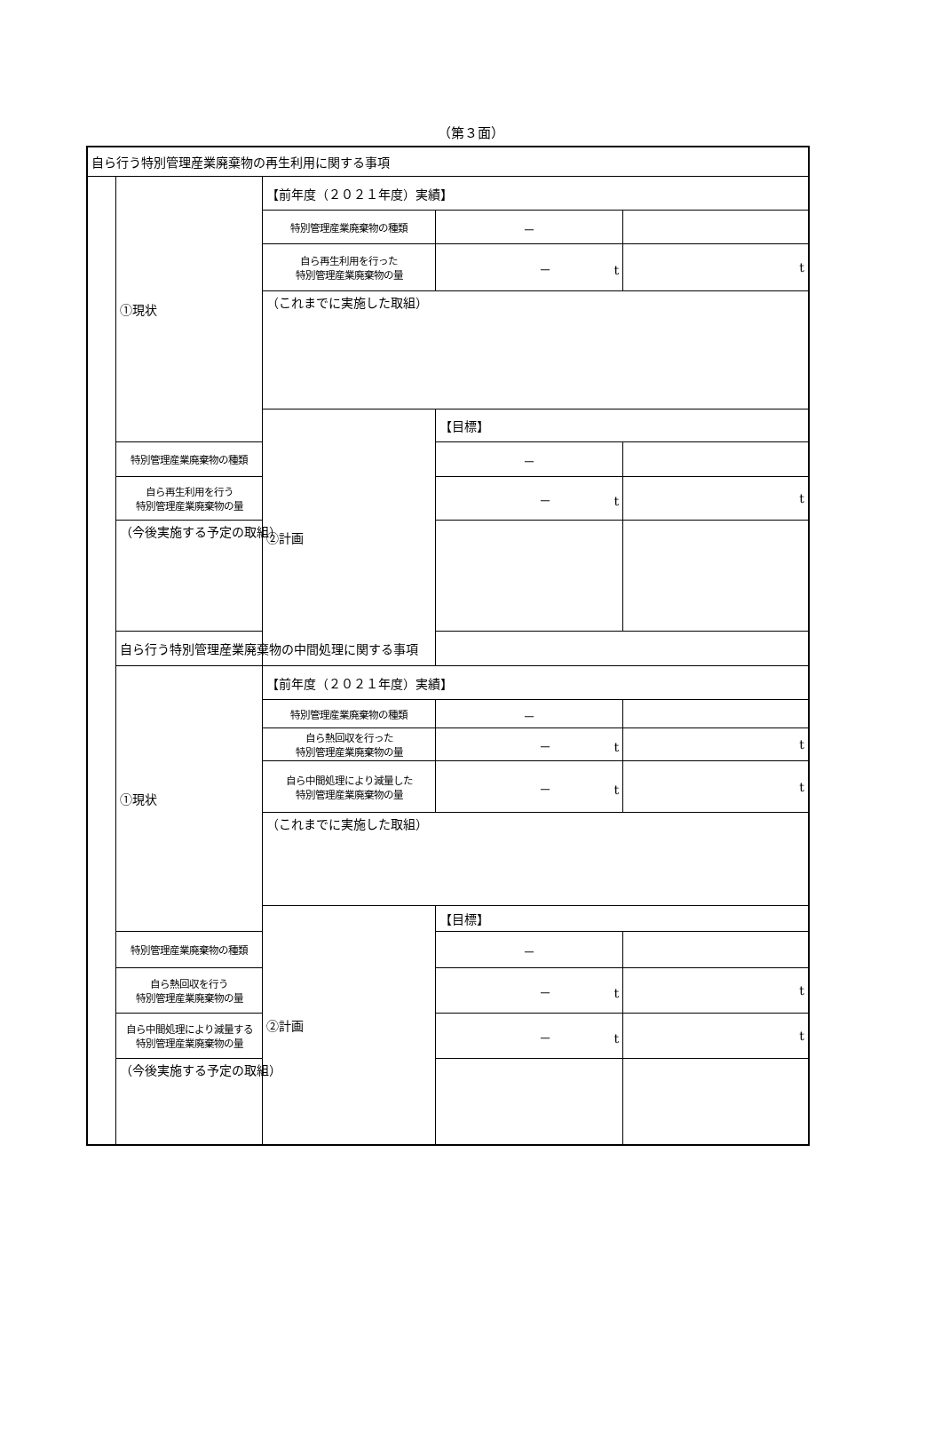（第３面）
| 自ら行う特別管理産業廃棄物の再生利用に関する事項 | | | | |
| | ①現状 | 【前年度（２０２１年度）実績】 | | |
| | | 特別管理産業廃棄物の種類 | － | |
| | | 自ら再生利用を行った 特別管理産業廃棄物の量 | － t | t |
| | | （これまでに実施した取組） | | |
| | | ②計画 | 【目標】 | |
| | 特別管理産業廃棄物の種類 | | － | |
| | 自ら再生利用を行う 特別管理産業廃棄物の量 | | － t | t |
| | （今後実施する予定の取組） | | | |
| | 自ら行う特別管理産業廃棄物の中間処理に関する事項 | | | |
| | ①現状 | 【前年度（２０２１年度）実績】 | | |
| | | 特別管理産業廃棄物の種類 | － | |
| | | 自ら熱回収を行った 特別管理産業廃棄物の量 | － t | t |
| | | 自ら中間処理により減量した 特別管理産業廃棄物の量 | － t | t |
| | | （これまでに実施した取組） | | |
| | | ②計画 | 【目標】 | |
| | 特別管理産業廃棄物の種類 | | － | |
| | 自ら熱回収を行う 特別管理産業廃棄物の量 | | － t | t |
| | 自ら中間処理により減量する 特別管理産業廃棄物の量 | | － t | t |
| | （今後実施する予定の取組） | | | |